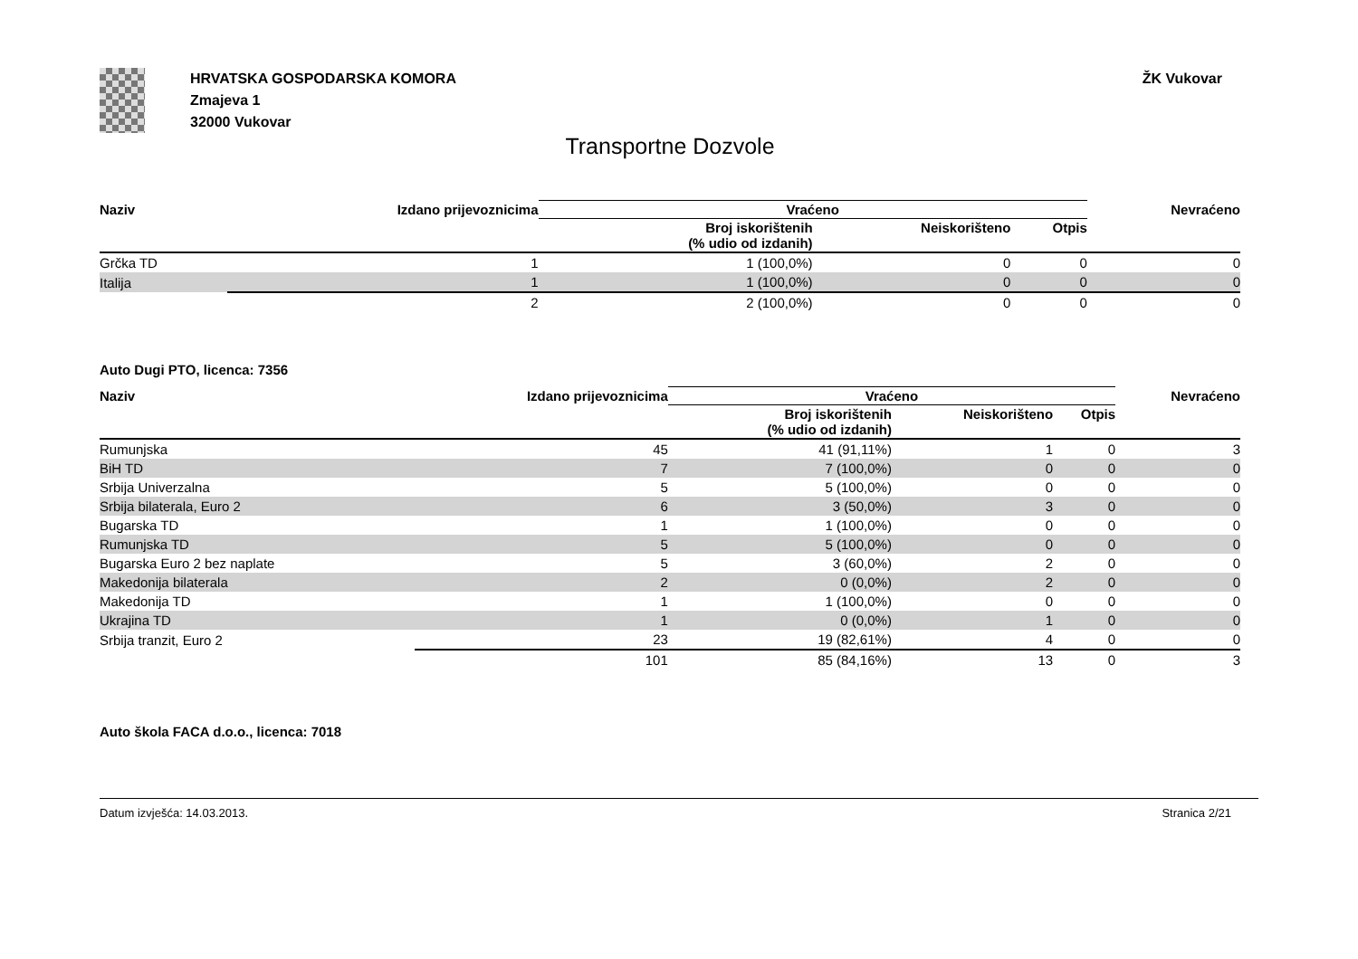HRVATSKA GOSPODARSKA KOMORA
Zmajeva 1
32000 Vukovar
ŽK Vukovar
Transportne Dozvole
| Naziv | Izdano prijevoznicima | Vraćeno | | | Nevraćeno |
| --- | --- | --- | --- | --- | --- |
| | | Broj iskorištenih (% udio od izdanih) | Neiskorišteno | Otpis | |
| Grčka TD | 1 | 1 (100,0%) | 0 | 0 | 0 |
| Italija | 1 | 1 (100,0%) | 0 | 0 | 0 |
| | 2 | 2 (100,0%) | 0 | 0 | 0 |
Auto Dugi PTO, licenca: 7356
| Naziv | Izdano prijevoznicima | Vraćeno | | | Nevraćeno |
| --- | --- | --- | --- | --- | --- |
| | | Broj iskorištenih (% udio od izdanih) | Neiskorišteno | Otpis | |
| Rumunjska | 45 | 41 (91,11%) | 1 | 0 | 3 |
| BiH TD | 7 | 7 (100,0%) | 0 | 0 | 0 |
| Srbija Univerzalna | 5 | 5 (100,0%) | 0 | 0 | 0 |
| Srbija bilaterala, Euro 2 | 6 | 3 (50,0%) | 3 | 0 | 0 |
| Bugarska TD | 1 | 1 (100,0%) | 0 | 0 | 0 |
| Rumunjska TD | 5 | 5 (100,0%) | 0 | 0 | 0 |
| Bugarska Euro 2 bez naplate | 5 | 3 (60,0%) | 2 | 0 | 0 |
| Makedonija bilaterala | 2 | 0 (0,0%) | 2 | 0 | 0 |
| Makedonija TD | 1 | 1 (100,0%) | 0 | 0 | 0 |
| Ukrajina TD | 1 | 0 (0,0%) | 1 | 0 | 0 |
| Srbija tranzit, Euro 2 | 23 | 19 (82,61%) | 4 | 0 | 0 |
| | 101 | 85 (84,16%) | 13 | 0 | 3 |
Auto škola FACA d.o.o., licenca: 7018
Datum izvješća: 14.03.2013. Stranica 2/21